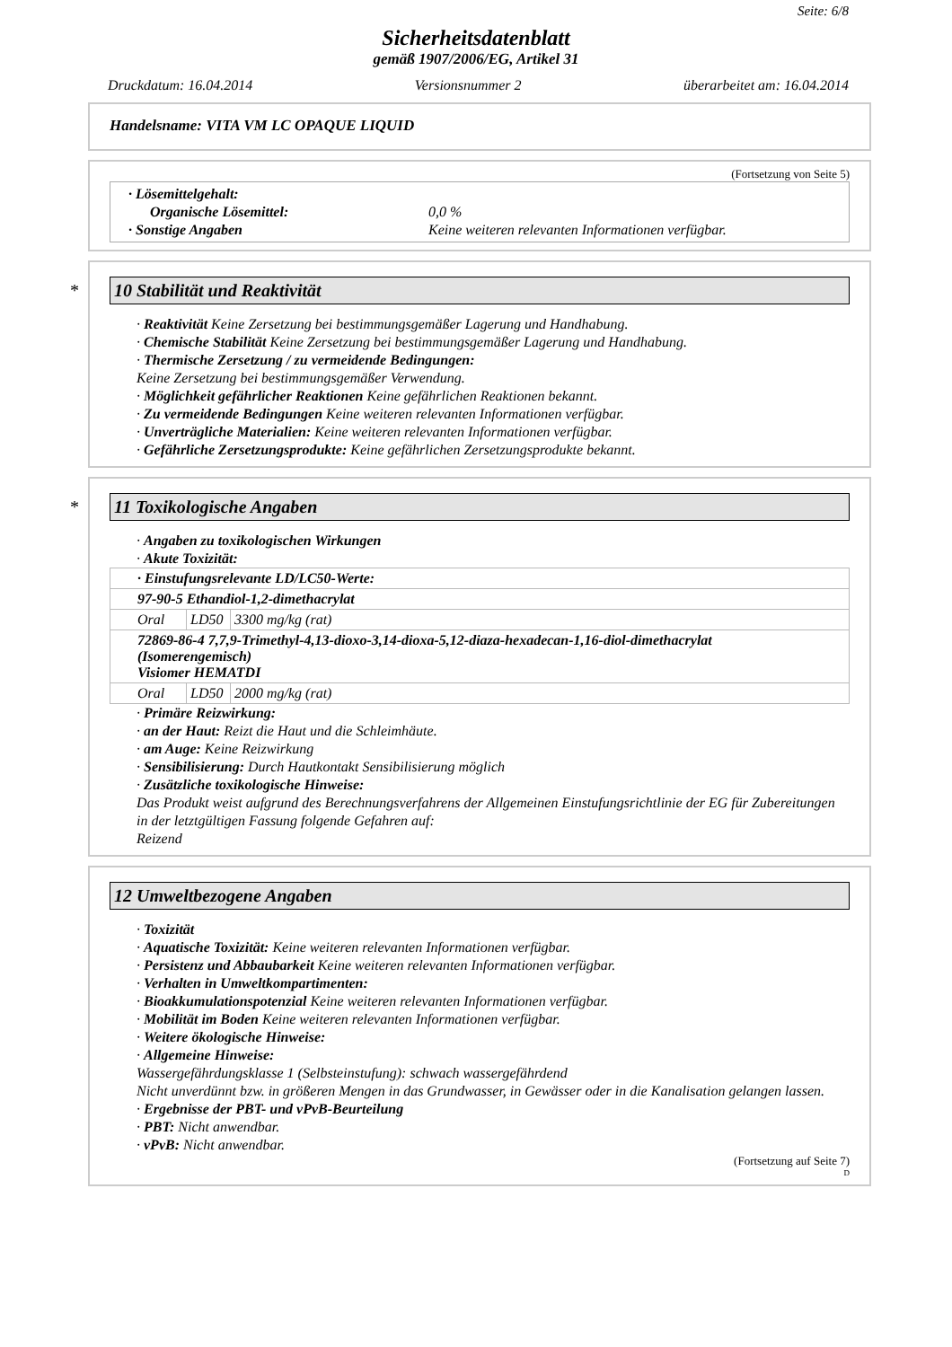Seite: 6/8
Sicherheitsdatenblatt
gemäß 1907/2006/EG, Artikel 31
Druckdatum: 16.04.2014 Versionsnummer 2 überarbeitet am: 16.04.2014
Handelsname: VITA VM LC OPAQUE LIQUID
(Fortsetzung von Seite 5)
· Lösemittelgehalt:
Organische Lösemittel: 0,0 %
· Sonstige Angaben Keine weiteren relevanten Informationen verfügbar.
* 10 Stabilität und Reaktivität
· Reaktivität Keine Zersetzung bei bestimmungsgemäßer Lagerung und Handhabung.
· Chemische Stabilität Keine Zersetzung bei bestimmungsgemäßer Lagerung und Handhabung.
· Thermische Zersetzung / zu vermeidende Bedingungen:
Keine Zersetzung bei bestimmungsgemäßer Verwendung.
· Möglichkeit gefährlicher Reaktionen Keine gefährlichen Reaktionen bekannt.
· Zu vermeidende Bedingungen Keine weiteren relevanten Informationen verfügbar.
· Unverträgliche Materialien: Keine weiteren relevanten Informationen verfügbar.
· Gefährliche Zersetzungsprodukte: Keine gefährlichen Zersetzungsprodukte bekannt.
* 11 Toxikologische Angaben
· Angaben zu toxikologischen Wirkungen
· Akute Toxizität:
| · Einstufungsrelevante LD/LC50-Werte: | | |
| 97-90-5 Ethandiol-1,2-dimethacrylat | | |
| Oral | LD50 | 3300 mg/kg (rat) |
| 72869-86-4 7,7,9-Trimethyl-4,13-dioxo-3,14-dioxa-5,12-diaza-hexadecan-1,16-diol-dimethacrylat (Isomerengemisch) Visiomer HEMATDI | | |
| Oral | LD50 | 2000 mg/kg (rat) |
· Primäre Reizwirkung:
· an der Haut: Reizt die Haut und die Schleimhäute.
· am Auge: Keine Reizwirkung
· Sensibilisierung: Durch Hautkontakt Sensibilisierung möglich
· Zusätzliche toxikologische Hinweise:
Das Produkt weist aufgrund des Berechnungsverfahrens der Allgemeinen Einstufungsrichtlinie der EG für Zubereitungen in der letztgültigen Fassung folgende Gefahren auf:
Reizend
12 Umweltbezogene Angaben
· Toxizität
· Aquatische Toxizität: Keine weiteren relevanten Informationen verfügbar.
· Persistenz und Abbaubarkeit Keine weiteren relevanten Informationen verfügbar.
· Verhalten in Umweltkompartimenten:
· Bioakkumulationspotenzial Keine weiteren relevanten Informationen verfügbar.
· Mobilität im Boden Keine weiteren relevanten Informationen verfügbar.
· Weitere ökologische Hinweise:
· Allgemeine Hinweise:
Wassergefährdungsklasse 1 (Selbsteinstufung): schwach wassergefährdend
Nicht unverdünnt bzw. in größeren Mengen in das Grundwasser, in Gewässer oder in die Kanalisation gelangen lassen.
· Ergebnisse der PBT- und vPvB-Beurteilung
· PBT: Nicht anwendbar.
· vPvB: Nicht anwendbar.
(Fortsetzung auf Seite 7)
D